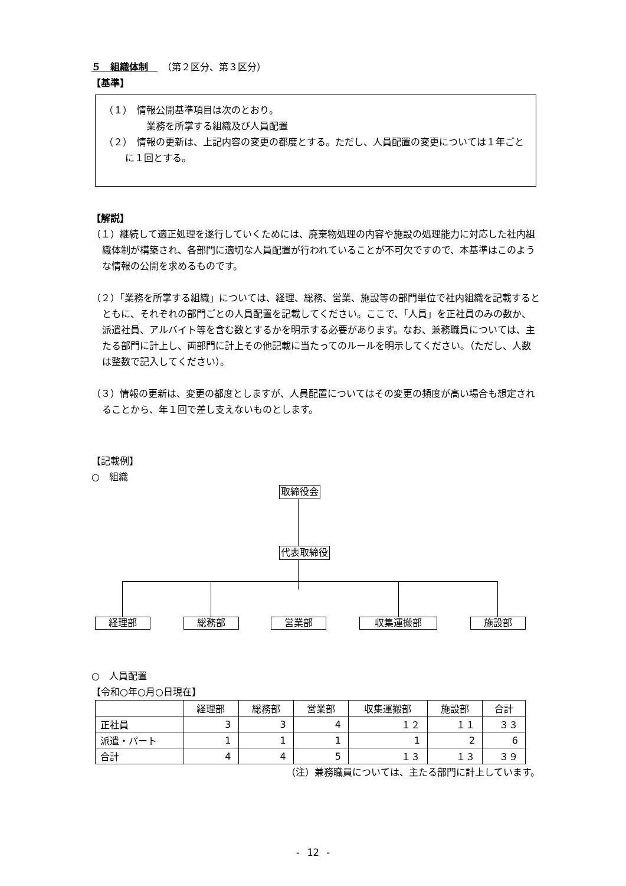５　組織体制　　（第２区分、第３区分）
【基準】
（１）　情報公開基準項目は次のとおり。
業務を所掌する組織及び人員配置
（２）　情報の更新は、上記内容の変更の都度とする。ただし、人員配置の変更については１年ごとに１回とする。
【解説】
（１）継続して適正処理を遂行していくためには、廃棄物処理の内容や施設の処理能力に対応した社内組織体制が構築され、各部門に適切な人員配置が行われていることが不可欠ですので、本基準はこのような情報の公開を求めるものです。
（２）「業務を所掌する組織」については、経理、総務、営業、施設等の部門単位で社内組織を記載するとともに、それぞれの部門ごとの人員配置を記載してください。ここで、「人員」を正社員のみの数か、派遣社員、アルバイト等を含む数とするかを明示する必要があります。なお、兼務職員については、主たる部門に計上し、両部門に計上その他記載に当たってのルールを明示してください。（ただし、人数は整数で記入してください）。
（３）情報の更新は、変更の都度としますが、人員配置についてはその変更の頻度が高い場合も想定されることから、年１回で差し支えないものとします。
【記載例】
○　組織
取締役会
代表取締役
経理部 総務部 営業部 収集運搬部 施設部
○　人員配置
【令和○年○月○日現在】
| | 経理部 | 総務部 | 営業部 | 収集運搬部 | 施設部 | 合計 |
| --- | --- | --- | --- | --- | --- | --- |
| 正社員 | 3 | 3 | 4 | １２ | １１ | ３３ |
| 派遣・パート | 1 | 1 | 1 | 1 | 2 | 6 |
| 合計 | 4 | 4 | 5 | １３ | １３ | ３９ |
（注）兼務職員については、主たる部門に計上しています。
- 12 -